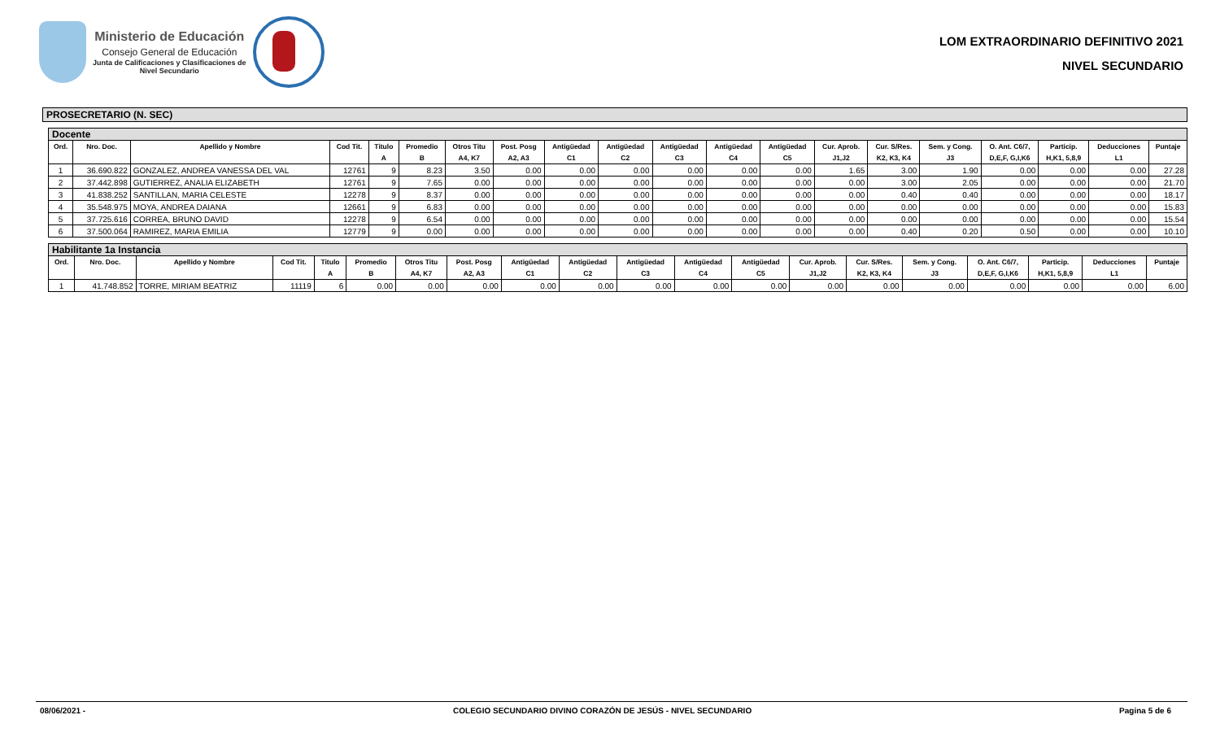Ministerio de Educación
Consejo General de Educación
Junta de Calificaciones y Clasificaciones de
Nivel Secundario
LOM EXTRAORDINARIO DEFINITIVO 2021
NIVEL SECUNDARIO
PROSECRETARIO (N. SEC)
Docente
| Ord. | Nro. Doc. | Apellido y Nombre | Cod Tit. | Titulo | Promedio | Otros Titu | Post. Posg | Antigüedad | Antigüedad | Antigüedad | Antigüedad | Antigüedad | Cur. Aprob. | Cur. S/Res. | Sem. y Cong. | O. Ant. C6/7, | Particip. | Deducciones | Puntaje |
| --- | --- | --- | --- | --- | --- | --- | --- | --- | --- | --- | --- | --- | --- | --- | --- | --- | --- | --- | --- |
| | | | | A | B | A4, K7 | A2, A3 | C1 | C2 | C3 | C4 | C5 | J1,J2 | K2, K3, K4 | J3 | D,E,F, G,I,K6 | H,K1, 5,8,9 | L1 | |
| 1 | 36.690.822 | GONZALEZ, ANDREA VANESSA DEL VAL | 12761 | 9 | 8.23 | 3.50 | 0.00 | 0.00 | 0.00 | 0.00 | 0.00 | 0.00 | 1.65 | 3.00 | 1.90 | 0.00 | 0.00 | 0.00 | 27.28 |
| 2 | 37.442.898 | GUTIERREZ, ANALIA ELIZABETH | 12761 | 9 | 7.65 | 0.00 | 0.00 | 0.00 | 0.00 | 0.00 | 0.00 | 0.00 | 0.00 | 3.00 | 2.05 | 0.00 | 0.00 | 0.00 | 21.70 |
| 3 | 41.838.252 | SANTILLAN, MARIA CELESTE | 12278 | 9 | 8.37 | 0.00 | 0.00 | 0.00 | 0.00 | 0.00 | 0.00 | 0.00 | 0.00 | 0.40 | 0.40 | 0.00 | 0.00 | 0.00 | 18.17 |
| 4 | 35.548.975 | MOYA, ANDREA DAIANA | 12661 | 9 | 6.83 | 0.00 | 0.00 | 0.00 | 0.00 | 0.00 | 0.00 | 0.00 | 0.00 | 0.00 | 0.00 | 0.00 | 0.00 | 0.00 | 15.83 |
| 5 | 37.725.616 | CORREA, BRUNO DAVID | 12278 | 9 | 6.54 | 0.00 | 0.00 | 0.00 | 0.00 | 0.00 | 0.00 | 0.00 | 0.00 | 0.00 | 0.00 | 0.00 | 0.00 | 0.00 | 15.54 |
| 6 | 37.500.064 | RAMIREZ, MARIA EMILIA | 12779 | 9 | 0.00 | 0.00 | 0.00 | 0.00 | 0.00 | 0.00 | 0.00 | 0.00 | 0.00 | 0.40 | 0.20 | 0.50 | 0.00 | 0.00 | 10.10 |
Habilitante 1a Instancia
| Ord. | Nro. Doc. | Apellido y Nombre | Cod Tit. | Titulo | Promedio | Otros Titu | Post. Posg | Antigüedad | Antigüedad | Antigüedad | Antigüedad | Antigüedad | Cur. Aprob. | Cur. S/Res. | Sem. y Cong. | O. Ant. C6/7, | Particip. | Deducciones | Puntaje |
| --- | --- | --- | --- | --- | --- | --- | --- | --- | --- | --- | --- | --- | --- | --- | --- | --- | --- | --- | --- |
| | | | | A | B | A4, K7 | A2, A3 | C1 | C2 | C3 | C4 | C5 | J1,J2 | K2, K3, K4 | J3 | D,E,F, G,I,K6 | H,K1, 5,8,9 | L1 | |
| 1 | 41.748.852 | TORRE, MIRIAM BEATRIZ | 11119 | 6 | 0.00 | 0.00 | 0.00 | 0.00 | 0.00 | 0.00 | 0.00 | 0.00 | 0.00 | 0.00 | 0.00 | 0.00 | 0.00 | 0.00 | 6.00 |
08/06/2021 - COLEGIO SECUNDARIO DIVINO CORAZÓN DE JESÚS - NIVEL SECUNDARIO Pagina 5 de 6